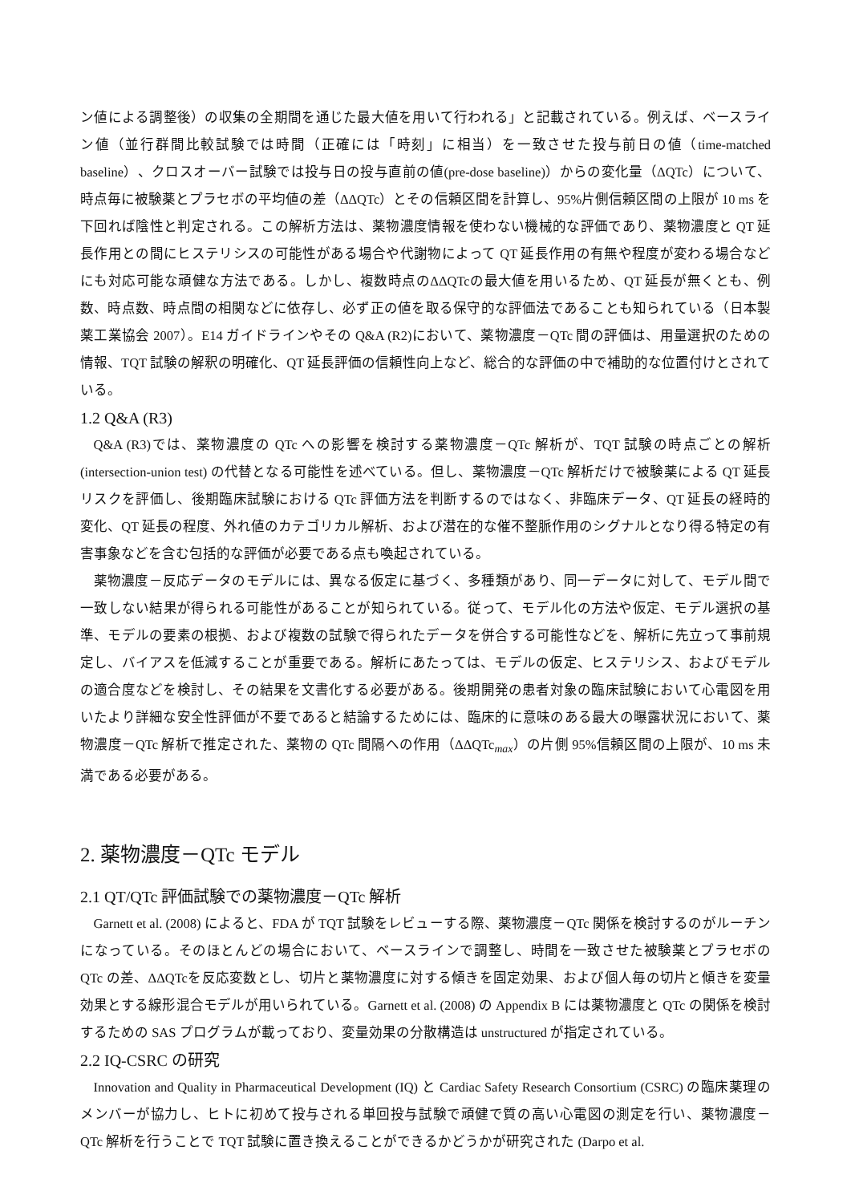ン値による調整後）の収集の全期間を通じた最大値を用いて行われる」と記載されている。例えば、ベースライン値（並行群間比較試験では時間（正確には「時刻」に相当）を一致させた投与前日の値（time-matched baseline）、クロスオーバー試験では投与日の投与直前の値(pre-dose baseline)）からの変化量（ΔQTc）について、時点毎に被験薬とプラセボの平均値の差（ΔΔQTc）とその信頼区間を計算し、95%片側信頼区間の上限が 10 ms を下回れば陰性と判定される。この解析方法は、薬物濃度情報を使わない機械的な評価であり、薬物濃度と QT 延長作用との間にヒステリシスの可能性がある場合や代謝物によって QT 延長作用の有無や程度が変わる場合などにも対応可能な頑健な方法である。しかし、複数時点のΔΔQTcの最大値を用いるため、QT 延長が無くとも、例数、時点数、時点間の相関などに依存し、必ず正の値を取る保守的な評価法であることも知られている（日本製薬工業協会 2007）。E14 ガイドラインやその Q&A (R2)において、薬物濃度－QTc 間の評価は、用量選択のための情報、TQT 試験の解釈の明確化、QT 延長評価の信頼性向上など、総合的な評価の中で補助的な位置付けとされている。
1.2 Q&A (R3)
Q&A (R3)では、薬物濃度の QTc への影響を検討する薬物濃度－QTc 解析が、TQT 試験の時点ごとの解析 (intersection-union test) の代替となる可能性を述べている。但し、薬物濃度－QTc 解析だけで被験薬による QT 延長リスクを評価し、後期臨床試験における QTc 評価方法を判断するのではなく、非臨床データ、QT 延長の経時的変化、QT 延長の程度、外れ値のカテゴリカル解析、および潜在的な催不整脈作用のシグナルとなり得る特定の有害事象などを含む包括的な評価が必要である点も喚起されている。
薬物濃度－反応データのモデルには、異なる仮定に基づく、多種類があり、同一データに対して、モデル間で一致しない結果が得られる可能性があることが知られている。従って、モデル化の方法や仮定、モデル選択の基準、モデルの要素の根拠、および複数の試験で得られたデータを併合する可能性などを、解析に先立って事前規定し、バイアスを低減することが重要である。解析にあたっては、モデルの仮定、ヒステリシス、およびモデルの適合度などを検討し、その結果を文書化する必要がある。後期開発の患者対象の臨床試験において心電図を用いたより詳細な安全性評価が不要であると結論するためには、臨床的に意味のある最大の曝露状況において、薬物濃度－QTc 解析で推定された、薬物の QTc 間隔への作用（ΔΔQTc<sub>max</sub>）の片側 95%信頼区間の上限が、10 ms 未満である必要がある。
2. 薬物濃度－QTc モデル
2.1 QT/QTc 評価試験での薬物濃度－QTc 解析
Garnett et al. (2008) によると、FDA が TQT 試験をレビューする際、薬物濃度－QTc 関係を検討するのがルーチンになっている。そのほとんどの場合において、ベースラインで調整し、時間を一致させた被験薬とプラセボの QTc の差、ΔΔQTcを反応変数とし、切片と薬物濃度に対する傾きを固定効果、および個人毎の切片と傾きを変量効果とする線形混合モデルが用いられている。Garnett et al. (2008) の Appendix B には薬物濃度と QTc の関係を検討するための SAS プログラムが載っており、変量効果の分散構造は unstructured が指定されている。
2.2 IQ-CSRC の研究
Innovation and Quality in Pharmaceutical Development (IQ) と Cardiac Safety Research Consortium (CSRC) の臨床薬理のメンバーが協力し、ヒトに初めて投与される単回投与試験で頑健で質の高い心電図の測定を行い、薬物濃度－QTc 解析を行うことで TQT 試験に置き換えることができるかどうかが研究された (Darpo et al.